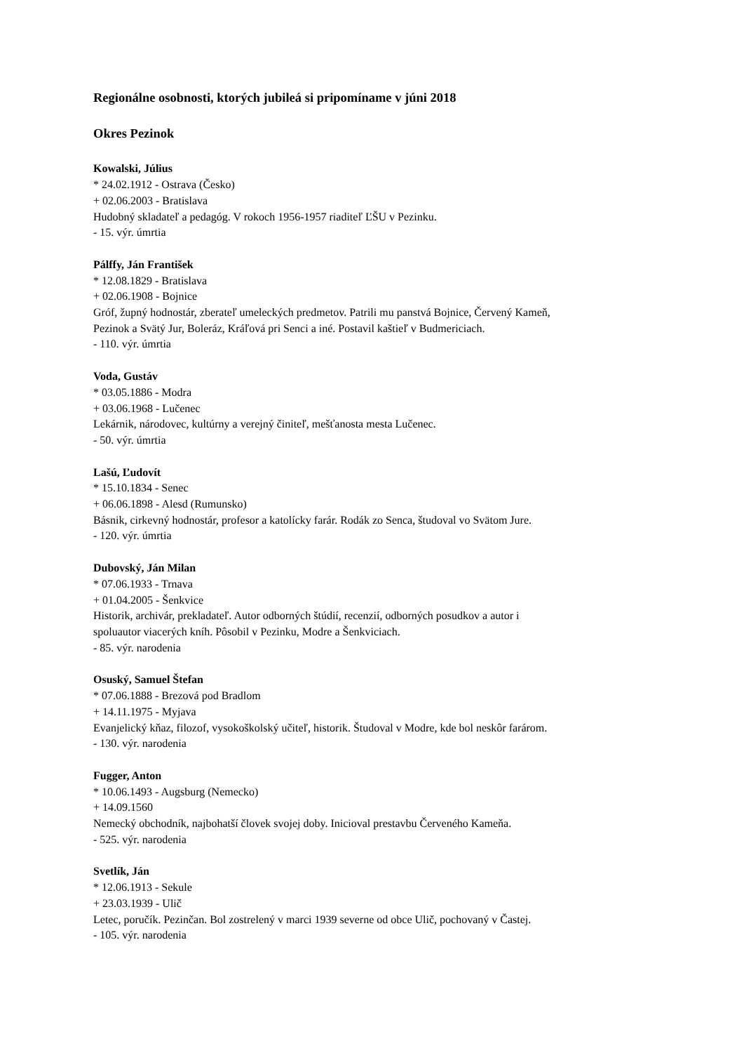Regionálne osobnosti, ktorých jubileá si pripomíname v júni 2018
Okres Pezinok
Kowalski, Július
* 24.02.1912 - Ostrava (Česko)
+ 02.06.2003 - Bratislava
Hudobný skladateľ a pedagóg. V rokoch 1956-1957 riaditeľ ĽŠU v Pezinku.
- 15. výr. úmrtia
Pálffy, Ján František
* 12.08.1829 - Bratislava
+ 02.06.1908 - Bojnice
Gróf, župný hodnostár, zberateľ umeleckých predmetov. Patrili mu panstvá Bojnice, Červený Kameň,
Pezinok a Svätý Jur, Boleráz, Kráľová pri Senci a iné. Postavil kaštieľ v Budmericiach.
- 110. výr. úmrtia
Voda, Gustáv
* 03.05.1886 - Modra
+ 03.06.1968 - Lučenec
Lekárnik, národovec, kultúrny a verejný činiteľ, mešťanosta mesta Lučenec.
- 50. výr. úmrtia
Lašú, Ľudovít
* 15.10.1834 - Senec
+ 06.06.1898 - Alesd (Rumunsko)
Básnik, cirkevný hodnostár, profesor a katolícky farár. Rodák zo Senca, študoval vo Svätom Jure.
- 120. výr. úmrtia
Dubovský, Ján Milan
* 07.06.1933 - Trnava
+ 01.04.2005 - Šenkvice
Historik, archivár, prekladateľ. Autor odborných štúdií, recenzií, odborných posudkov a autor i
spoluautor viacerých kníh. Pôsobil v Pezinku, Modre a Šenkviciach.
- 85. výr. narodenia
Osuský, Samuel Štefan
* 07.06.1888 - Brezová pod Bradlom
+ 14.11.1975 - Myjava
Evanjelický kňaz, filozof, vysokoškolský učiteľ, historik. Študoval v Modre, kde bol neskôr farárom.
- 130. výr. narodenia
Fugger, Anton
* 10.06.1493 - Augsburg (Nemecko)
+ 14.09.1560
Nemecký obchodník, najbohatší človek svojej doby. Inicioval prestavbu Červeného Kameňa.
- 525. výr. narodenia
Svetlík, Ján
* 12.06.1913 - Sekule
+ 23.03.1939 - Ulič
Letec, poručík. Pezinčan. Bol zostrelený v marci 1939 severne od obce Ulič, pochovaný v Častej.
- 105. výr. narodenia